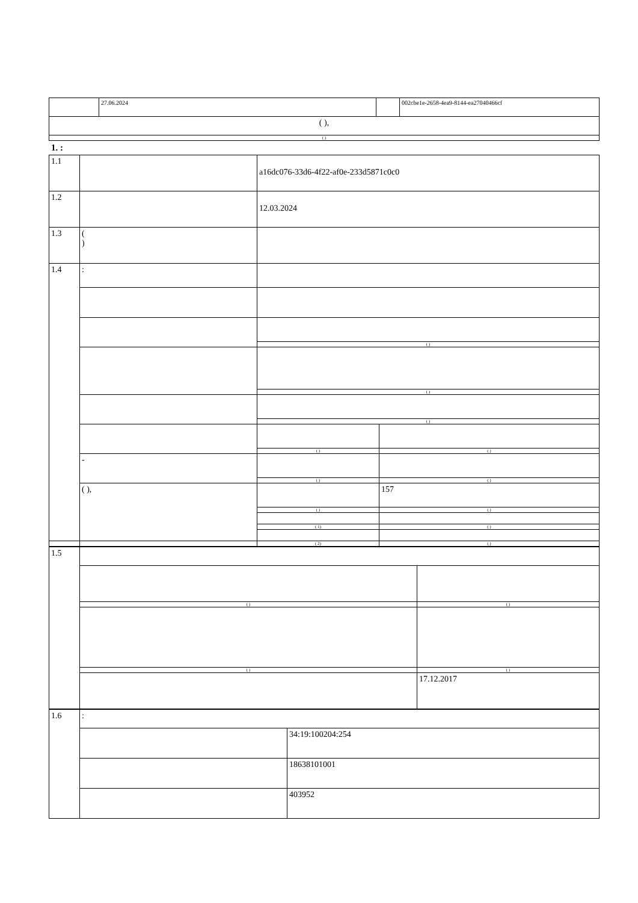| | 27.06.2024 | | 002cbe1e-2658-4ea9-8144-ea27040466cf |
| ( ), | | | |
| ( ) | | | |
1. :
| 1.1 | | a16dc076-33d6-4f22-af0e-233d5871c0c0 | |
| 1.2 | | 12.03.2024 | |
| 1.3 | ( ) | | |
| 1.4 | : | | |
| | | ( ) | |
| | | ( ) | |
| | | ( ) | |
| | | ( ) | ( ) |
| | - | | |
| | | ( ) | ( ) |
| | ( ), | | 157 |
| | | ( ) | ( ) |
| | | ( 1) | ( ) |
| | | ( 2) | ( ) |
| 1.5 | | |
| | ( ) | ( ) |
| | ( ) | ( ) |
| | | 17.12.2017 |
| 1.6 | : | |
| | | 34:19:100204:254 |
| | | 18638101001 |
| | | 403952 |